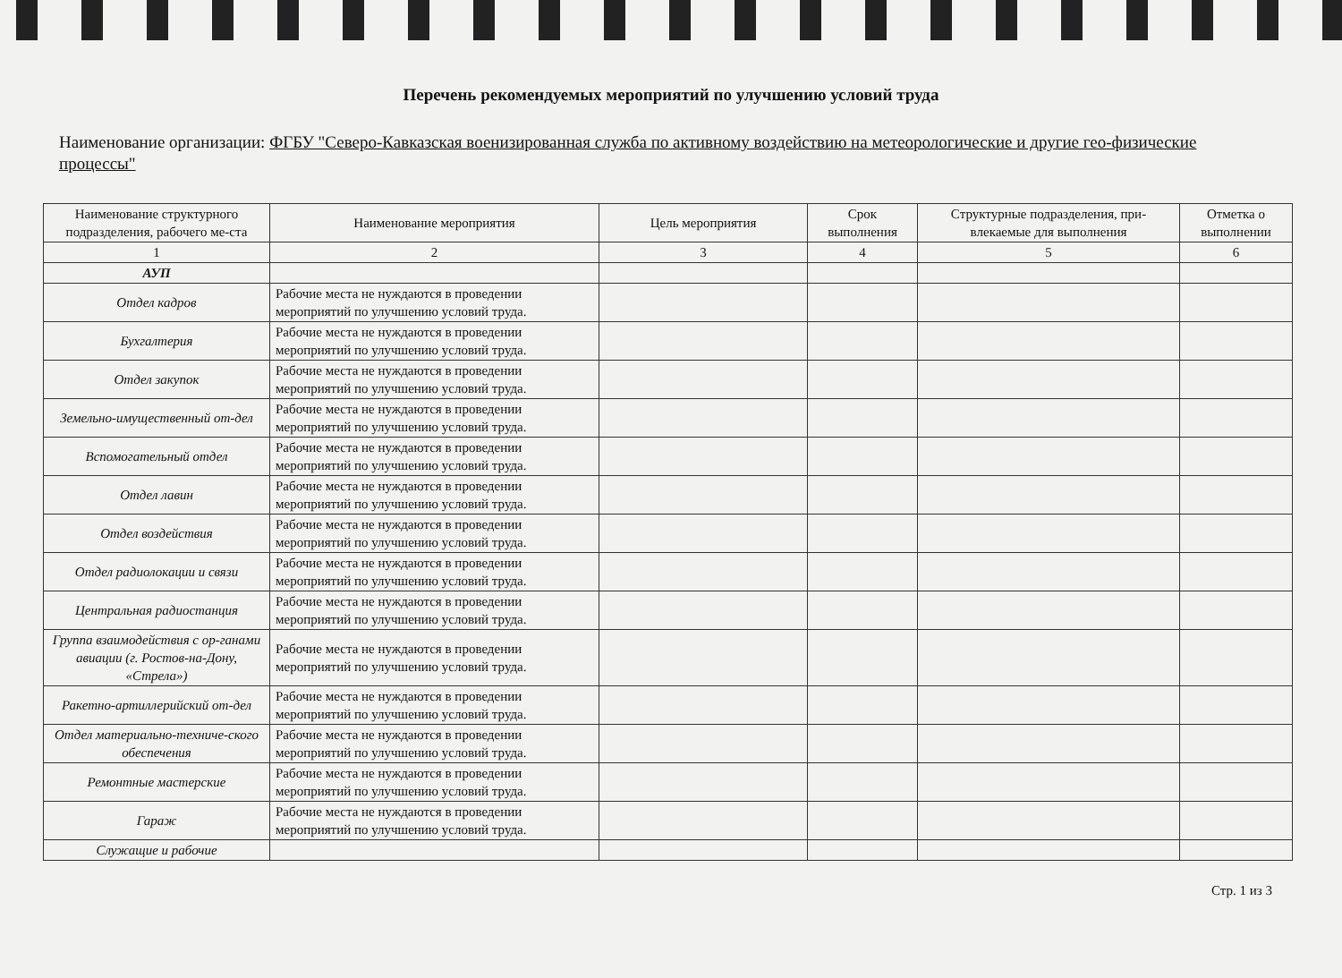Перечень рекомендуемых мероприятий по улучшению условий труда
Наименование организации: ФГБУ "Северо-Кавказская военизированная служба по активному воздействию на метеорологические и другие гео-физические процессы"
| Наименование структурного подразделения, рабочего ме-ста | Наименование мероприятия | Цель мероприятия | Срок выполнения | Структурные подразделения, при-влекаемые для выполнения | Отметка о выполнении |
| --- | --- | --- | --- | --- | --- |
| 1 | 2 | 3 | 4 | 5 | 6 |
| АУП | | | | | |
| Отдел кадров | Рабочие места не нуждаются в проведении мероприятий по улучшению условий труда. | | | | |
| Бухгалтерия | Рабочие места не нуждаются в проведении мероприятий по улучшению условий труда. | | | | |
| Отдел закупок | Рабочие места не нуждаются в проведении мероприятий по улучшению условий труда. | | | | |
| Земельно-имущественный от-дел | Рабочие места не нуждаются в проведении мероприятий по улучшению условий труда. | | | | |
| Вспомогательный отдел | Рабочие места не нуждаются в проведении мероприятий по улучшению условий труда. | | | | |
| Отдел лавин | Рабочие места не нуждаются в проведении мероприятий по улучшению условий труда. | | | | |
| Отдел воздействия | Рабочие места не нуждаются в проведении мероприятий по улучшению условий труда. | | | | |
| Отдел радиолокации и связи | Рабочие места не нуждаются в проведении мероприятий по улучшению условий труда. | | | | |
| Центральная радиостанция | Рабочие места не нуждаются в проведении мероприятий по улучшению условий труда. | | | | |
| Группа взаимодействия с ор-ганами авиации (г. Ростов-на-Дону, «Стрела») | Рабочие места не нуждаются в проведении мероприятий по улучшению условий труда. | | | | |
| Ракетно-артиллерийский от-дел | Рабочие места не нуждаются в проведении мероприятий по улучшению условий труда. | | | | |
| Отдел материально-техниче-ского обеспечения | Рабочие места не нуждаются в проведении мероприятий по улучшению условий труда. | | | | |
| Ремонтные мастерские | Рабочие места не нуждаются в проведении мероприятий по улучшению условий труда. | | | | |
| Гараж | Рабочие места не нуждаются в проведении мероприятий по улучшению условий труда. | | | | |
| Служащие и рабочие | | | | | |
Стр. 1 из 3